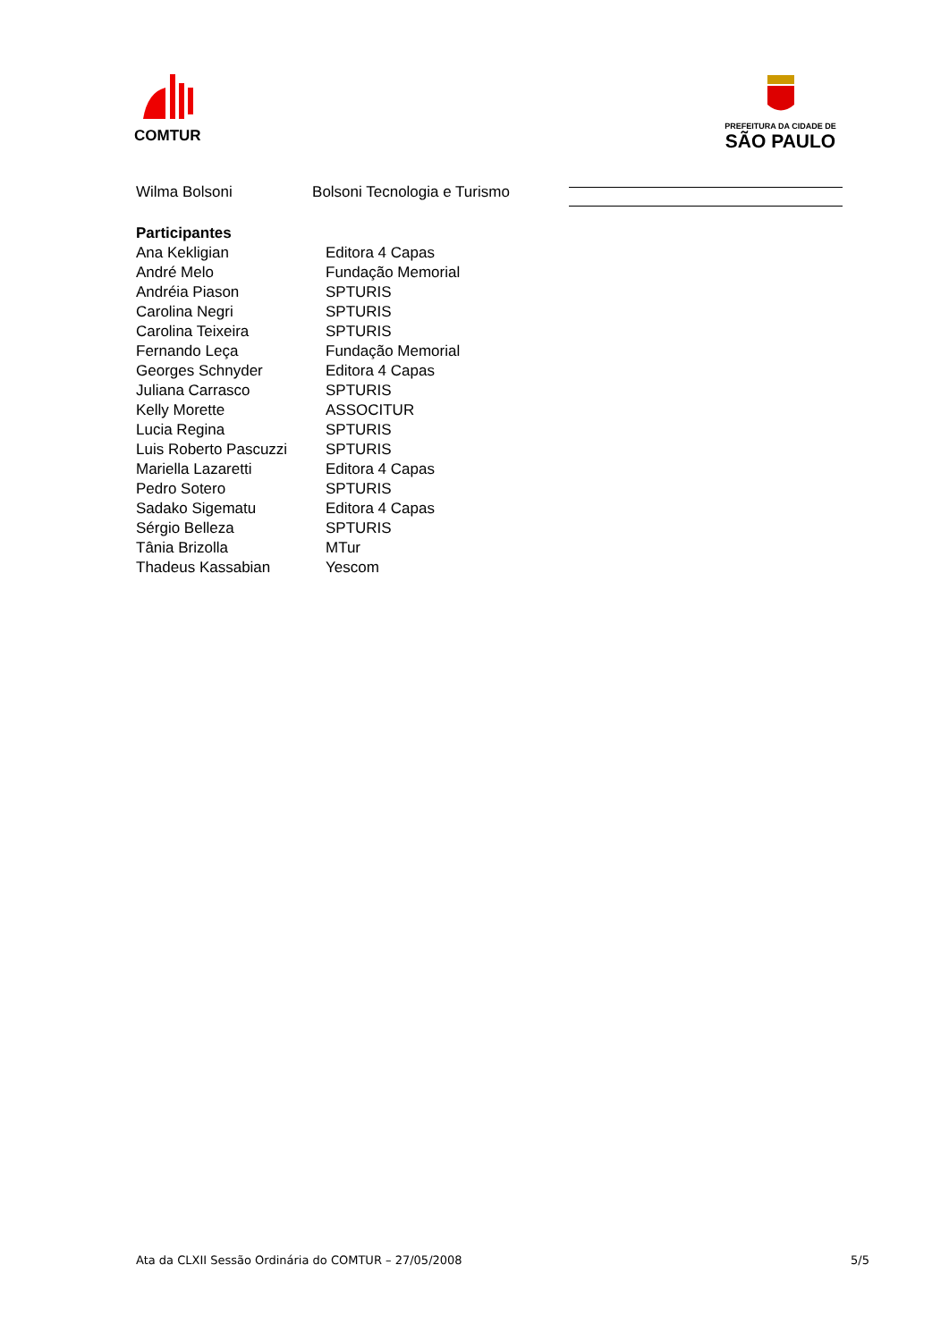COMTUR
PREFEITURA DA CIDADE DE
SÃO PAULO
| Wilma Bolsoni | Bolsoni Tecnologia e Turismo | |
| Participantes | |
| Ana Kekligian | Editora 4 Capas |
| André Melo | Fundação Memorial |
| Andréia Piason | SPTURIS |
| Carolina Negri | SPTURIS |
| Carolina Teixeira | SPTURIS |
| Fernando Leça | Fundação Memorial |
| Georges Schnyder | Editora 4 Capas |
| Juliana Carrasco | SPTURIS |
| Kelly Morette | ASSOCITUR |
| Lucia Regina | SPTURIS |
| Luis Roberto Pascuzzi | SPTURIS |
| Mariella Lazaretti | Editora 4 Capas |
| Pedro Sotero | SPTURIS |
| Sadako Sigematu | Editora 4 Capas |
| Sérgio Belleza | SPTURIS |
| Tânia Brizolla | MTur |
| Thadeus Kassabian | Yescom |
Ata da CLXII Sessão Ordinária do COMTUR – 27/05/2008 5/5